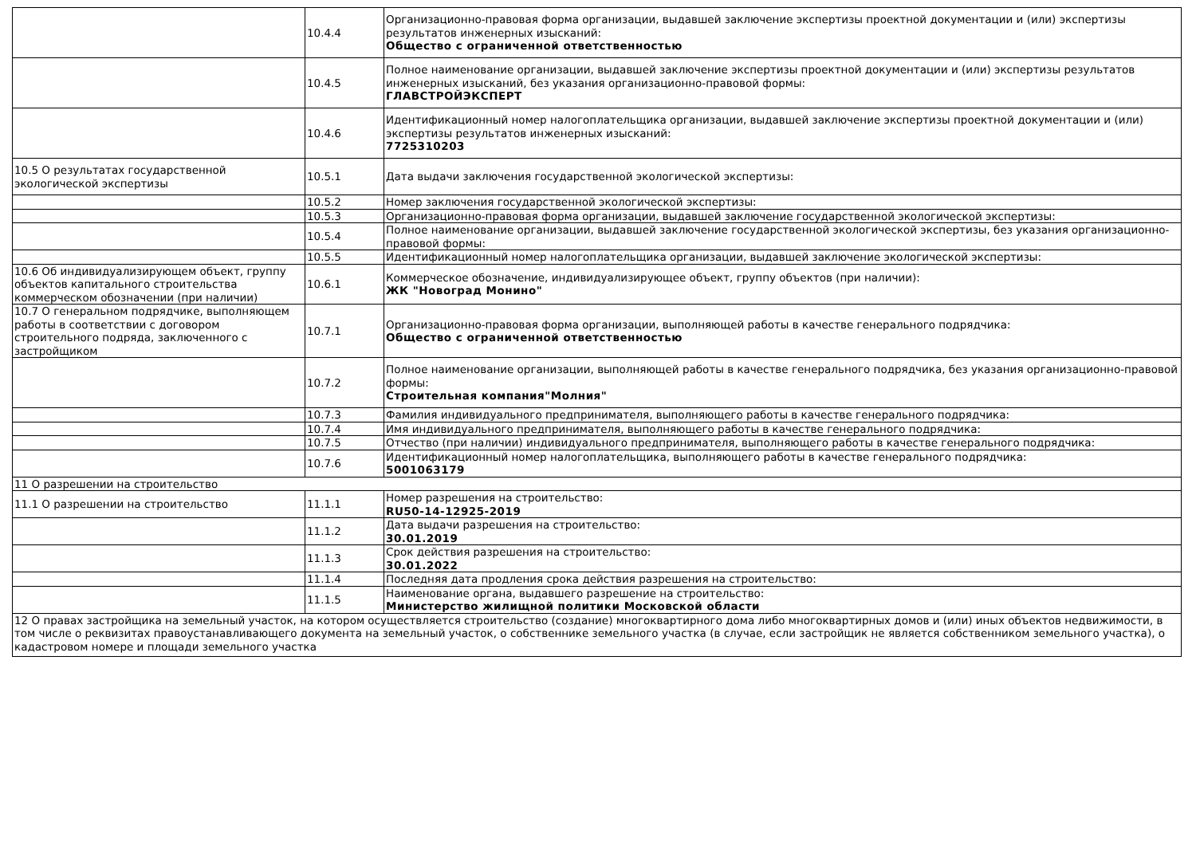| | 10.4.4 | Организационно-правовая форма организации, выдавшей заключение экспертизы проектной документации и (или) экспертизы результатов инженерных изысканий: Общество с ограниченной ответственностью |
| | 10.4.5 | Полное наименование организации, выдавшей заключение экспертизы проектной документации и (или) экспертизы результатов инженерных изысканий, без указания организационно-правовой формы: ГЛАВСТРОЙЭКСПЕРТ |
| | 10.4.6 | Идентификационный номер налогоплательщика организации, выдавшей заключение экспертизы проектной документации и (или) экспертизы результатов инженерных изысканий: 7725310203 |
| 10.5 О результатах государственной экологической экспертизы | 10.5.1 | Дата выдачи заключения государственной экологической экспертизы: |
| | 10.5.2 | Номер заключения государственной экологической экспертизы: |
| | 10.5.3 | Организационно-правовая форма организации, выдавшей заключение государственной экологической экспертизы: |
| | 10.5.4 | Полное наименование организации, выдавшей заключение государственной экологической экспертизы, без указания организационно-правовой формы: |
| | 10.5.5 | Идентификационный номер налогоплательщика организации, выдавшей заключение экологической экспертизы: |
| 10.6 Об индивидуализирующем объект, группу объектов капитального строительства коммерческом обозначении (при наличии) | 10.6.1 | Коммерческое обозначение, индивидуализирующее объект, группу объектов (при наличии): ЖК "Новоград Монино" |
| 10.7 О генеральном подрядчике, выполняющем работы в соответствии с договором строительного подряда, заключенного с застройщиком | 10.7.1 | Организационно-правовая форма организации, выполняющей работы в качестве генерального подрядчика: Общество с ограниченной ответственностью |
| | 10.7.2 | Полное наименование организации, выполняющей работы в качестве генерального подрядчика, без указания организационно-правовой формы: Строительная компания"Молния" |
| | 10.7.3 | Фамилия индивидуального предпринимателя, выполняющего работы в качестве генерального подрядчика: |
| | 10.7.4 | Имя индивидуального предпринимателя, выполняющего работы в качестве генерального подрядчика: |
| | 10.7.5 | Отчество (при наличии) индивидуального предпринимателя, выполняющего работы в качестве генерального подрядчика: |
| | 10.7.6 | Идентификационный номер налогоплательщика, выполняющего работы в качестве генерального подрядчика: 5001063179 |
| 11 О разрешении на строительство | | |
| 11.1 О разрешении на строительство | 11.1.1 | Номер разрешения на строительство: RU50-14-12925-2019 |
| | 11.1.2 | Дата выдачи разрешения на строительство: 30.01.2019 |
| | 11.1.3 | Срок действия разрешения на строительство: 30.01.2022 |
| | 11.1.4 | Последняя дата продления срока действия разрешения на строительство: |
| | 11.1.5 | Наименование органа, выдавшего разрешение на строительство: Министерство жилищной политики Московской области |
| 12 О правах застройщика на земельный участок, на котором осуществляется строительство (создание) многоквартирного дома либо многоквартирных домов и (или) иных объектов недвижимости, в том числе о реквизитах правоустанавливающего документа на земельный участок, о собственнике земельного участка (в случае, если застройщик не является собственником земельного участка), о кадастровом номере и площади земельного участка | | |